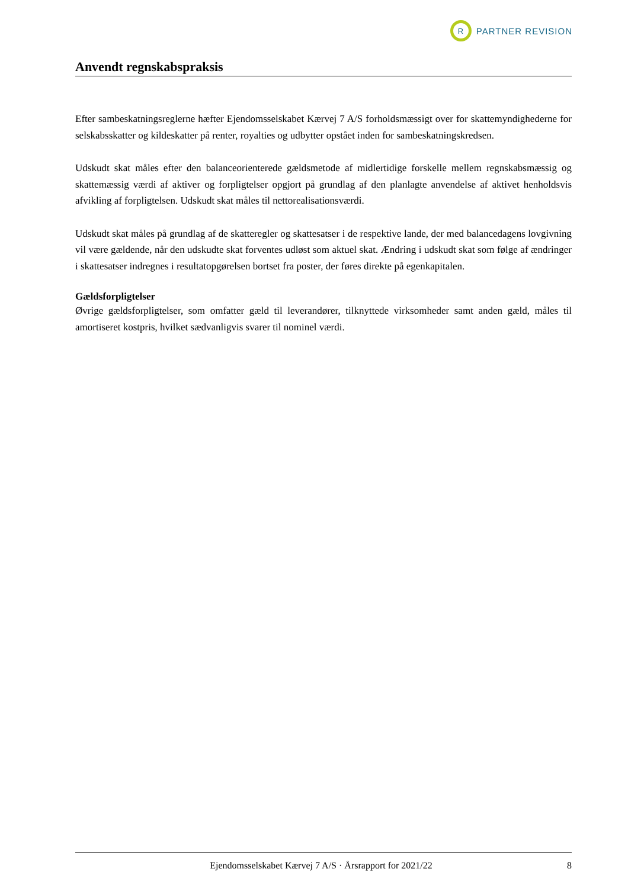R
PARTNER REVISION
Anvendt regnskabspraksis
Efter sambeskatningsreglerne hæfter Ejendomsselskabet Kærvej 7 A/S forholdsmæssigt over for skattemyndighederne for selskabsskatter og kildeskatter på renter, royalties og udbytter opstået inden for sambeskatningskredsen.
Udskudt skat måles efter den balanceorienterede gældsmetode af midlertidige forskelle mellem regnskabsmæssig og skattemæssig værdi af aktiver og forpligtelser opgjort på grundlag af den planlagte anvendelse af aktivet henholdsvis afvikling af forpligtelsen. Udskudt skat måles til nettorealisationsværdi.
Udskudt skat måles på grundlag af de skatteregler og skattesatser i de respektive lande, der med balancedagens lovgivning vil være gældende, når den udskudte skat forventes udløst som aktuel skat. Ændring i udskudt skat som følge af ændringer i skattesatser indregnes i resultatopgørelsen bortset fra poster, der føres direkte på egenkapitalen.
Gældsforpligtelser
Øvrige gældsforpligtelser, som omfatter gæld til leverandører, tilknyttede virksomheder samt anden gæld, måles til amortiseret kostpris, hvilket sædvanligvis svarer til nominel værdi.
Ejendomsselskabet Kærvej 7 A/S · Årsrapport for 2021/22 8